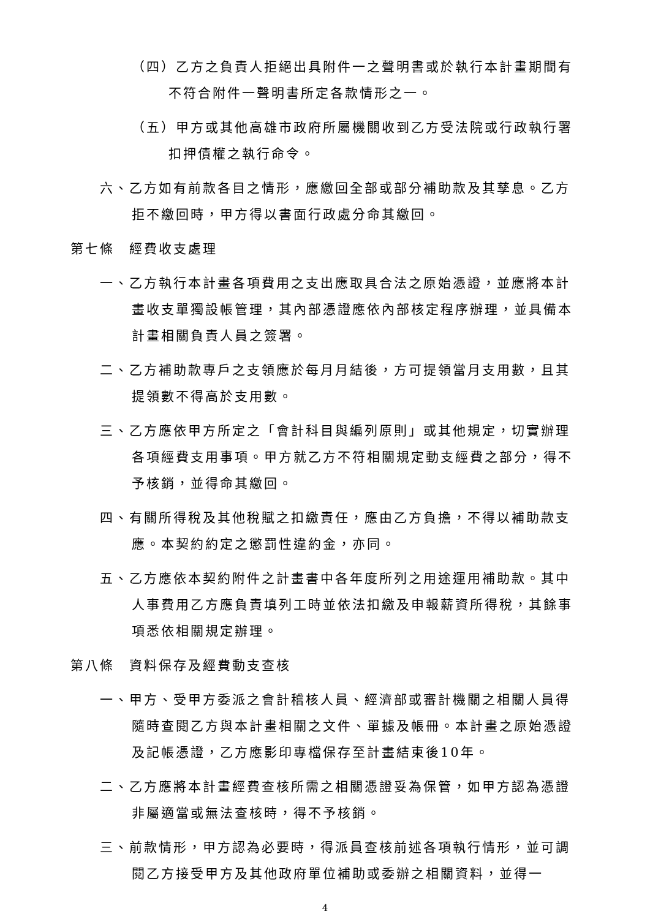（四）乙方之負責人拒絕出具附件一之聲明書或於執行本計畫期間有不符合附件一聲明書所定各款情形之一。
（五）甲方或其他高雄市政府所屬機關收到乙方受法院或行政執行署扣押債權之執行命令。
六、乙方如有前款各目之情形，應繳回全部或部分補助款及其孳息。乙方拒不繳回時，甲方得以書面行政處分命其繳回。
第七條　經費收支處理
一、乙方執行本計畫各項費用之支出應取具合法之原始憑證，並應將本計畫收支單獨設帳管理，其內部憑證應依內部核定程序辦理，並具備本計畫相關負責人員之簽署。
二、乙方補助款專戶之支領應於每月月結後，方可提領當月支用數，且其提領數不得高於支用數。
三、乙方應依甲方所定之「會計科目與編列原則」或其他規定，切實辦理各項經費支用事項。甲方就乙方不符相關規定動支經費之部分，得不予核銷，並得命其繳回。
四、有關所得稅及其他稅賦之扣繳責任，應由乙方負擔，不得以補助款支應。本契約約定之懲罰性違約金，亦同。
五、乙方應依本契約附件之計畫書中各年度所列之用途運用補助款。其中人事費用乙方應負責填列工時並依法扣繳及申報薪資所得稅，其餘事項悉依相關規定辦理。
第八條　資料保存及經費動支查核
一、甲方、受甲方委派之會計稽核人員、經濟部或審計機關之相關人員得隨時查閱乙方與本計畫相關之文件、單據及帳冊。本計畫之原始憑證及記帳憑證，乙方應影印專檔保存至計畫結束後10年。
二、乙方應將本計畫經費查核所需之相關憑證妥為保管，如甲方認為憑證非屬適當或無法查核時，得不予核銷。
三、前款情形，甲方認為必要時，得派員查核前述各項執行情形，並可調閱乙方接受甲方及其他政府單位補助或委辦之相關資料，並得一
4